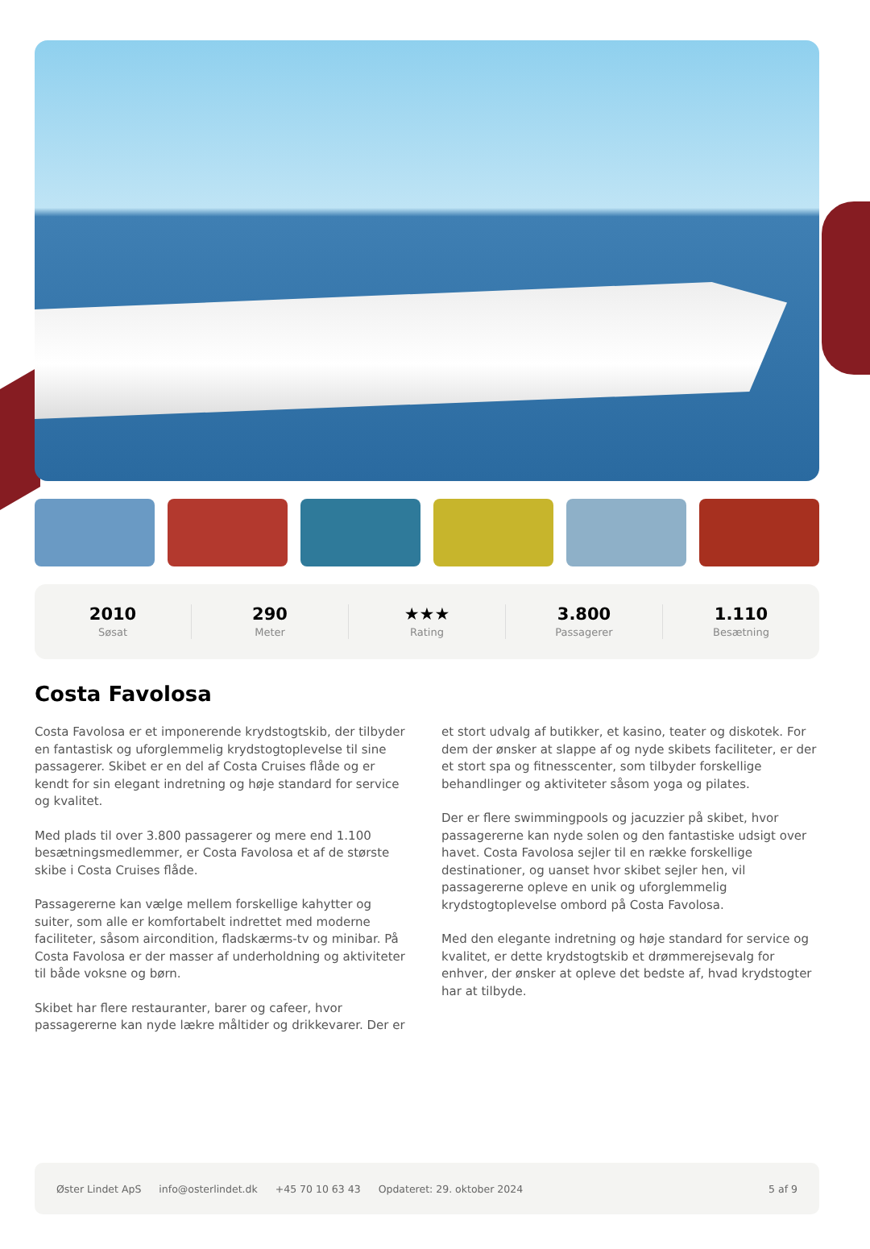2010
Søsat
290
Meter
★★★
Rating
3.800
Passagerer
1.110
Besætning
Costa Favolosa
Costa Favolosa er et imponerende krydstogtskib, der tilbyder en fantastisk og uforglemmelig krydstogtoplevelse til sine passagerer. Skibet er en del af Costa Cruises flåde og er kendt for sin elegant indretning og høje standard for service og kvalitet.
Med plads til over 3.800 passagerer og mere end 1.100 besætningsmedlemmer, er Costa Favolosa et af de største skibe i Costa Cruises flåde.
Passagererne kan vælge mellem forskellige kahytter og suiter, som alle er komfortabelt indrettet med moderne faciliteter, såsom aircondition, fladskærms-tv og minibar. På Costa Favolosa er der masser af underholdning og aktiviteter til både voksne og børn.
Skibet har flere restauranter, barer og cafeer, hvor passagererne kan nyde lækre måltider og drikkevarer. Der er et stort udvalg af butikker, et kasino, teater og diskotek. For dem der ønsker at slappe af og nyde skibets faciliteter, er der et stort spa og fitnesscenter, som tilbyder forskellige behandlinger og aktiviteter såsom yoga og pilates.
Der er flere swimmingpools og jacuzzier på skibet, hvor passagererne kan nyde solen og den fantastiske udsigt over havet. Costa Favolosa sejler til en række forskellige destinationer, og uanset hvor skibet sejler hen, vil passagererne opleve en unik og uforglemmelig krydstogtoplevelse ombord på Costa Favolosa.
Med den elegante indretning og høje standard for service og kvalitet, er dette krydstogtskib et drømmerejsevalg for enhver, der ønsker at opleve det bedste af, hvad krydstogter har at tilbyde.
Øster Lindet ApS info@osterlindet.dk +45 70 10 63 43 Opdateret: 29. oktober 2024 5 af 9